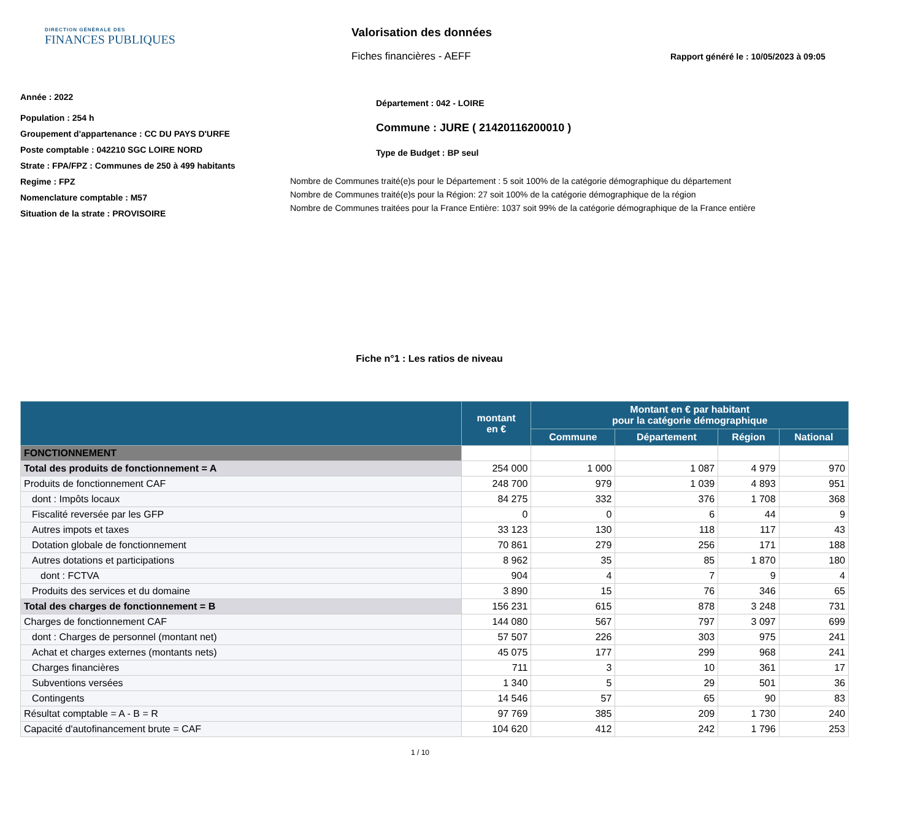DIRECTION GÉNÉRALE DES
FINANCES PUBLIQUES
Valorisation des données
Fiches financières - AEFF
Rapport généré le : 10/05/2023 à 09:05
Année : 2022
Population : 254 h
Groupement d'appartenance : CC DU PAYS D'URFE
Poste comptable : 042210 SGC LOIRE NORD
Strate : FPA/FPZ : Communes de 250 à 499 habitants
Regime : FPZ
Nomenclature comptable : M57
Situation de la strate : PROVISOIRE
Département : 042 - LOIRE
Commune : JURE ( 21420116200010 )
Type de Budget : BP seul
Nombre de Communes traité(e)s pour le Département : 5 soit 100% de la catégorie démographique du département
Nombre de Communes traité(e)s pour la Région: 27 soit 100% de la catégorie démographique de la région
Nombre de Communes traitées pour la France Entière: 1037 soit 99% de la catégorie démographique de la France entière
Fiche n°1 : Les ratios de niveau
| | montant en € | Montant en € par habitant pour la catégorie démographique | | | |
| --- | --- | --- | --- | --- | --- |
| | | Commune | Département | Région | National |
| FONCTIONNEMENT | | | | | |
| Total des produits de fonctionnement = A | 254 000 | 1 000 | 1 087 | 4 979 | 970 |
| Produits de fonctionnement CAF | 248 700 | 979 | 1 039 | 4 893 | 951 |
| dont : Impôts locaux | 84 275 | 332 | 376 | 1 708 | 368 |
| Fiscalité reversée par les GFP | 0 | 0 | 6 | 44 | 9 |
| Autres impots et taxes | 33 123 | 130 | 118 | 117 | 43 |
| Dotation globale de fonctionnement | 70 861 | 279 | 256 | 171 | 188 |
| Autres dotations et participations | 8 962 | 35 | 85 | 1 870 | 180 |
| dont : FCTVA | 904 | 4 | 7 | 9 | 4 |
| Produits des services et du domaine | 3 890 | 15 | 76 | 346 | 65 |
| Total des charges de fonctionnement = B | 156 231 | 615 | 878 | 3 248 | 731 |
| Charges de fonctionnement CAF | 144 080 | 567 | 797 | 3 097 | 699 |
| dont : Charges de personnel (montant net) | 57 507 | 226 | 303 | 975 | 241 |
| Achat et charges externes (montants nets) | 45 075 | 177 | 299 | 968 | 241 |
| Charges financières | 711 | 3 | 10 | 361 | 17 |
| Subventions versées | 1 340 | 5 | 29 | 501 | 36 |
| Contingents | 14 546 | 57 | 65 | 90 | 83 |
| Résultat comptable = A - B = R | 97 769 | 385 | 209 | 1 730 | 240 |
| Capacité d'autofinancement brute = CAF | 104 620 | 412 | 242 | 1 796 | 253 |
1 / 10